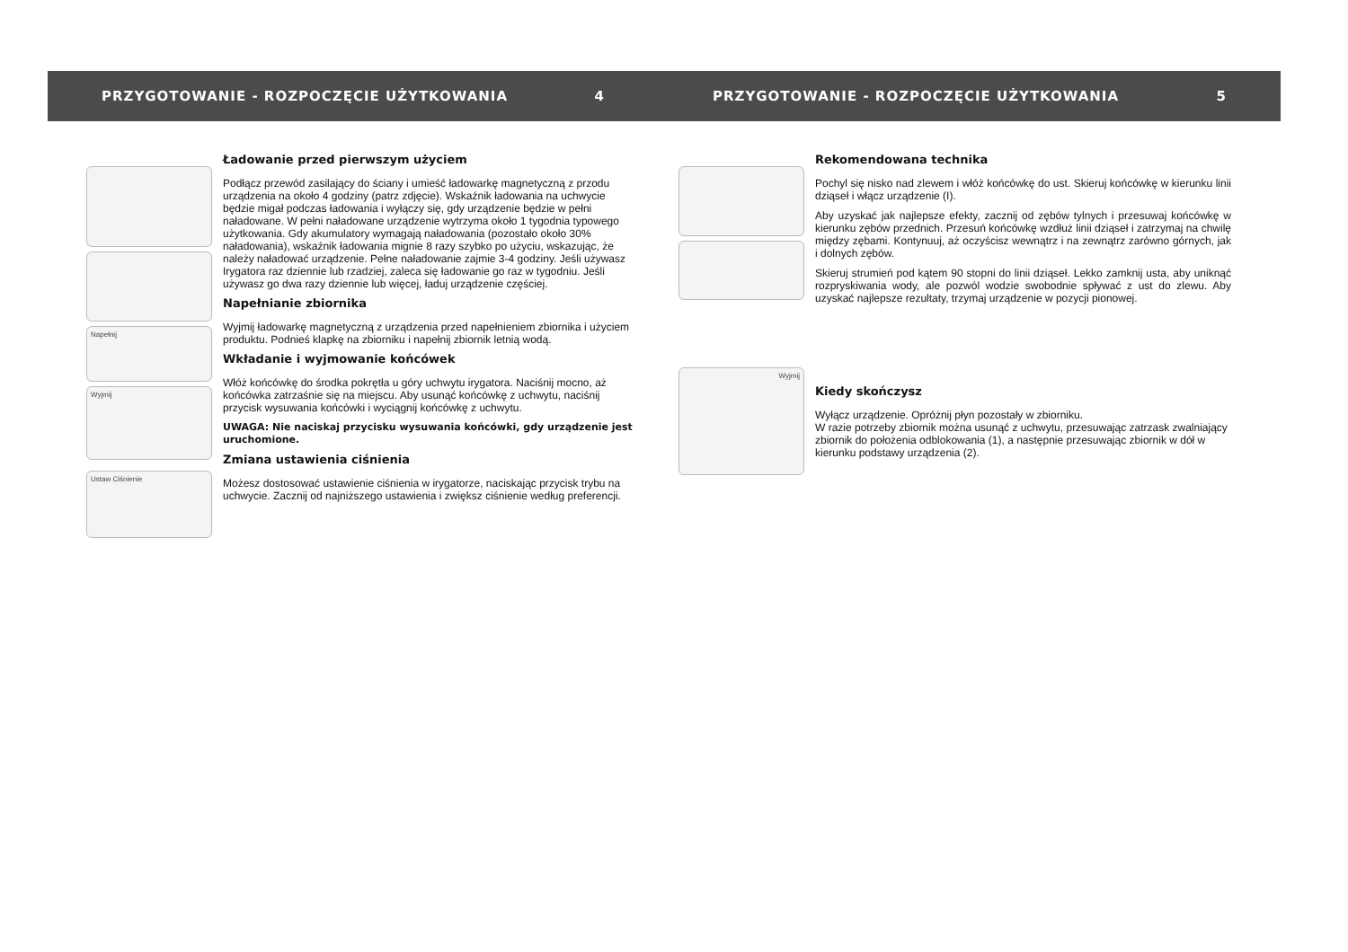PRZYGOTOWANIE - ROZPOCZĘCIE UŻYTKOWANIA 4
Napełnij
Wyjmij
Ustaw Ciśnienie
Ładowanie przed pierwszym użyciem
Podłącz przewód zasilający do ściany i umieść ładowarkę magnetyczną z przodu urządzenia na około 4 godziny (patrz zdjęcie). Wskaźnik ładowania na uchwycie będzie migał podczas ładowania i wyłączy się, gdy urządzenie będzie w pełni naładowane. W pełni naładowane urządzenie wytrzyma około 1 tygodnia typowego użytkowania. Gdy akumulatory wymagają naładowania (pozostało około 30% naładowania), wskaźnik ładowania mignie 8 razy szybko po użyciu, wskazując, że należy naładować urządzenie. Pełne naładowanie zajmie 3-4 godziny. Jeśli używasz Irygatora raz dziennie lub rzadziej, zaleca się ładowanie go raz w tygodniu. Jeśli używasz go dwa razy dziennie lub więcej, ładuj urządzenie częściej.
Napełnianie zbiornika
Wyjmij ładowarkę magnetyczną z urządzenia przed napełnieniem zbiornika i użyciem produktu. Podnieś klapkę na zbiorniku i napełnij zbiornik letnią wodą.
Wkładanie i wyjmowanie końcówek
Włóż końcówkę do środka pokrętła u góry uchwytu irygatora. Naciśnij mocno, aż końcówka zatrzaśnie się na miejscu. Aby usunąć końcówkę z uchwytu, naciśnij przycisk wysuwania końcówki i wyciągnij końcówkę z uchwytu.
UWAGA: Nie naciskaj przycisku wysuwania końcówki, gdy urządzenie jest uruchomione.
Zmiana ustawienia ciśnienia
Możesz dostosować ustawienie ciśnienia w irygatorze, naciskając przycisk trybu na uchwycie. Zacznij od najniższego ustawienia i zwiększ ciśnienie według preferencji.
PRZYGOTOWANIE - ROZPOCZĘCIE UŻYTKOWANIA 5
Wyjmij
Rekomendowana technika
Pochyl się nisko nad zlewem i włóż końcówkę do ust. Skieruj końcówkę w kierunku linii dziąseł i włącz urządzenie (I).
Aby uzyskać jak najlepsze efekty, zacznij od zębów tylnych i przesuwaj końcówkę w kierunku zębów przednich. Przesuń końcówkę wzdłuż linii dziąseł i zatrzymaj na chwilę między zębami. Kontynuuj, aż oczyścisz wewnątrz i na zewnątrz zarówno górnych, jak i dolnych zębów.
Skieruj strumień pod kątem 90 stopni do linii dziąseł. Lekko zamknij usta, aby uniknąć rozpryskiwania wody, ale pozwól wodzie swobodnie spływać z ust do zlewu. Aby uzyskać najlepsze rezultaty, trzymaj urządzenie w pozycji pionowej.
Kiedy skończysz
Wyłącz urządzenie. Opróżnij płyn pozostały w zbiorniku.
W razie potrzeby zbiornik można usunąć z uchwytu, przesuwając zatrzask zwalniający zbiornik do położenia odblokowania (1), a następnie przesuwając zbiornik w dół w kierunku podstawy urządzenia (2).